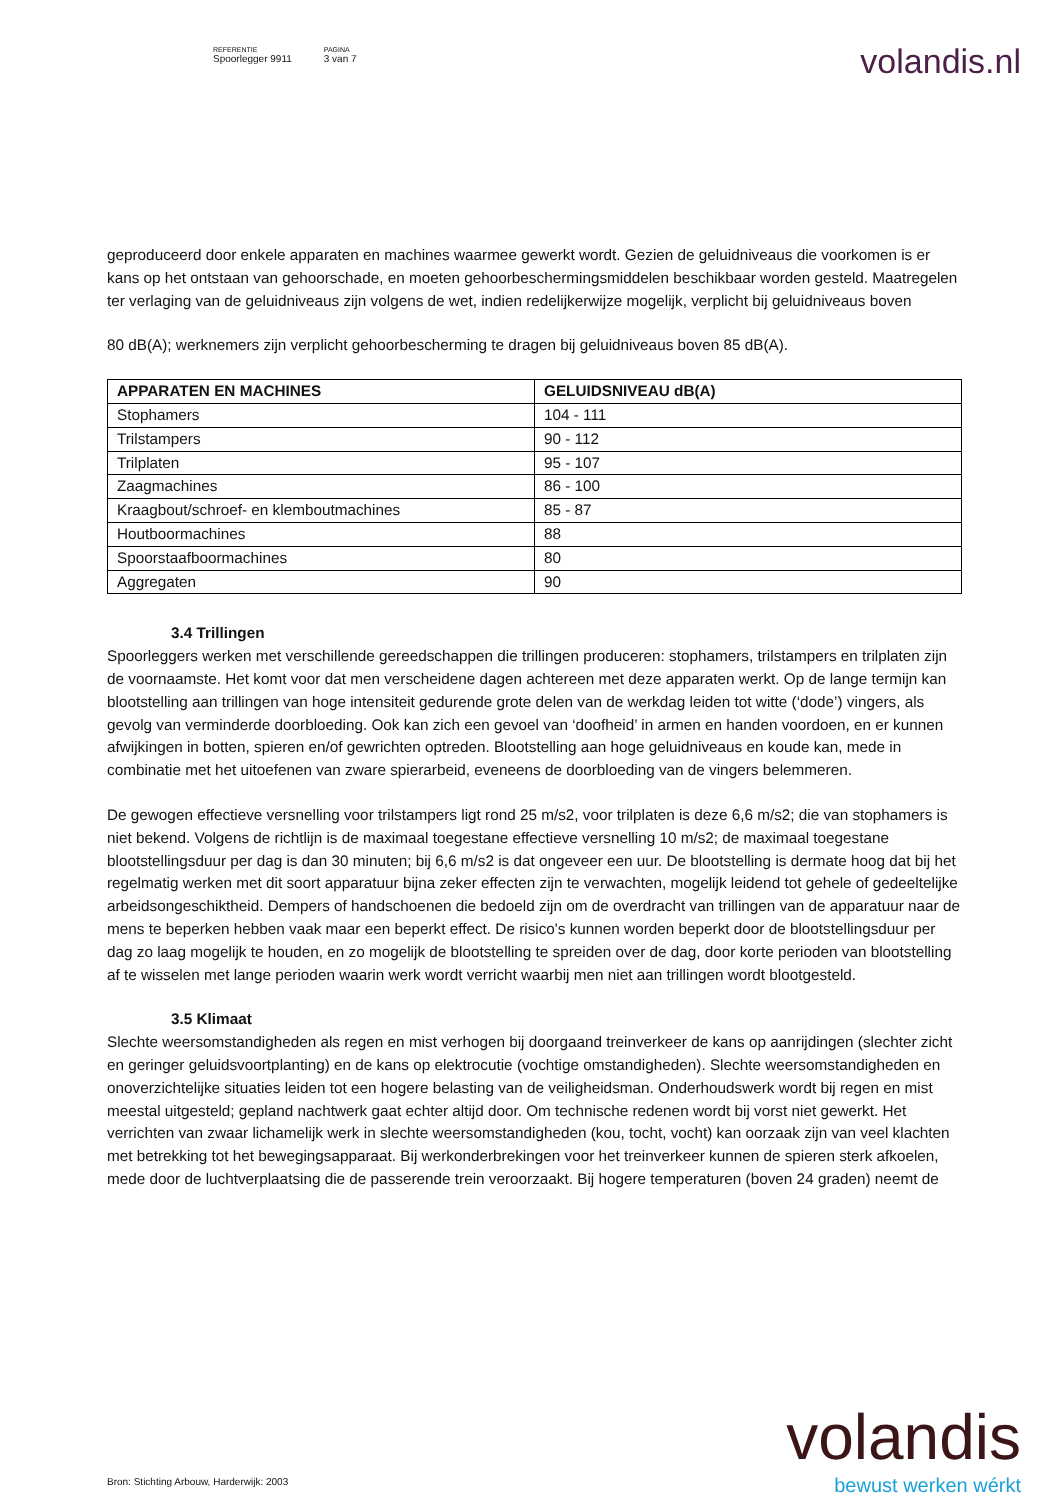REFERENTIE
Spoorlegger 9911
PAGINA
3 van 7
volandis.nl
geproduceerd door enkele apparaten en machines waarmee gewerkt wordt. Gezien de geluidniveaus die voorkomen is er kans op het ontstaan van gehoorschade, en moeten gehoorbeschermingsmiddelen beschikbaar worden gesteld. Maatregelen ter verlaging van de geluidniveaus zijn volgens de wet, indien redelijkerwijze mogelijk, verplicht bij geluidniveaus boven
80 dB(A); werknemers zijn verplicht gehoorbescherming te dragen bij geluidniveaus boven 85 dB(A).
| APPARATEN EN MACHINES | GELUIDSNIVEAU dB(A) |
| --- | --- |
| Stophamers | 104 - 111 |
| Trilstampers | 90 - 112 |
| Trilplaten | 95 - 107 |
| Zaagmachines | 86 - 100 |
| Kraagbout/schroef- en klemboutmachines | 85 - 87 |
| Houtboormachines | 88 |
| Spoorstaafboormachines | 80 |
| Aggregaten | 90 |
3.4 Trillingen
Spoorleggers werken met verschillende gereedschappen die trillingen produceren: stophamers, trilstampers en trilplaten zijn de voornaamste. Het komt voor dat men verscheidene dagen achtereen met deze apparaten werkt. Op de lange termijn kan blootstelling aan trillingen van hoge intensiteit gedurende grote delen van de werkdag leiden tot witte (‘dode’) vingers, als gevolg van verminderde doorbloeding. Ook kan zich een gevoel van ‘doofheid’ in armen en handen voordoen, en er kunnen afwijkingen in botten, spieren en/of gewrichten optreden. Blootstelling aan hoge geluidniveaus en koude kan, mede in combinatie met het uitoefenen van zware spierarbeid, eveneens de doorbloeding van de vingers belemmeren.
De gewogen effectieve versnelling voor trilstampers ligt rond 25 m/s2, voor trilplaten is deze 6,6 m/s2; die van stophamers is niet bekend. Volgens de richtlijn is de maximaal toegestane effectieve versnelling 10 m/s2; de maximaal toegestane blootstellingsduur per dag is dan 30 minuten; bij 6,6 m/s2 is dat ongeveer een uur. De blootstelling is dermate hoog dat bij het regelmatig werken met dit soort apparatuur bijna zeker effecten zijn te verwachten, mogelijk leidend tot gehele of gedeeltelijke arbeidsongeschiktheid. Dempers of handschoenen die bedoeld zijn om de overdracht van trillingen van de apparatuur naar de mens te beperken hebben vaak maar een beperkt effect. De risico's kunnen worden beperkt door de blootstellingsduur per dag zo laag mogelijk te houden, en zo mogelijk de blootstelling te spreiden over de dag, door korte perioden van blootstelling af te wisselen met lange perioden waarin werk wordt verricht waarbij men niet aan trillingen wordt blootgesteld.
3.5 Klimaat
Slechte weersomstandigheden als regen en mist verhogen bij doorgaand treinverkeer de kans op aanrijdingen (slechter zicht en geringer geluidsvoortplanting) en de kans op elektrocutie (vochtige omstandigheden). Slechte weersomstandigheden en onoverzichtelijke situaties leiden tot een hogere belasting van de veiligheidsman. Onderhoudswerk wordt bij regen en mist meestal uitgesteld; gepland nachtwerk gaat echter altijd door. Om technische redenen wordt bij vorst niet gewerkt. Het verrichten van zwaar lichamelijk werk in slechte weersomstandigheden (kou, tocht, vocht) kan oorzaak zijn van veel klachten met betrekking tot het bewegingsapparaat. Bij werkonderbrekingen voor het treinverkeer kunnen de spieren sterk afkoelen, mede door de luchtverplaatsing die de passerende trein veroorzaakt. Bij hogere temperaturen (boven 24 graden) neemt de
volandis
bewust werken wérkt
Bron: Stichting Arbouw, Harderwijk: 2003